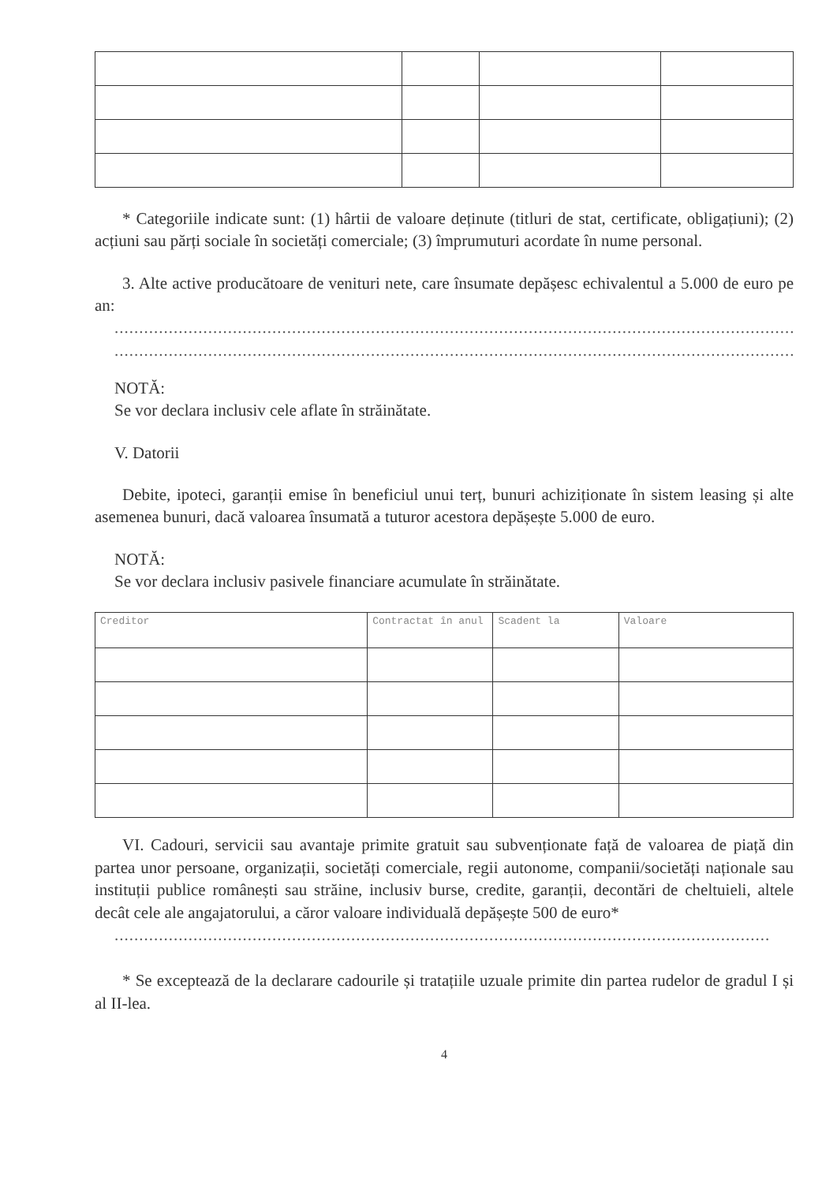* Categoriile indicate sunt: (1) hârtii de valoare deținute (titluri de stat, certificate, obligațiuni); (2) acțiuni sau părți sociale în societăți comerciale; (3) împrumuturi acordate în nume personal.
3. Alte active producătoare de venituri nete, care însumate depășesc echivalentul a 5.000 de euro pe an:
..........................................................................................................................................
..........................................................................................................................................
NOTĂ:
Se vor declara inclusiv cele aflate în străinătate.
V. Datorii
Debite, ipoteci, garanții emise în beneficiul unui terț, bunuri achiziționate în sistem leasing și alte asemenea bunuri, dacă valoarea însumată a tuturor acestora depășește 5.000 de euro.
NOTĂ:
Se vor declara inclusiv pasivele financiare acumulate în străinătate.
| Creditor | Contractat în anul | Scadent la | Valoare |
VI. Cadouri, servicii sau avantaje primite gratuit sau subvenționate față de valoarea de piață din partea unor persoane, organizații, societăți comerciale, regii autonome, companii/societăți naționale sau instituții publice românești sau străine, inclusiv burse, credite, garanții, decontări de cheltuieli, altele decât cele ale angajatorului, a căror valoare individuală depășește 500 de euro*
.....................................................................................................................................
* Se exceptează de la declarare cadourile și tratațiile uzuale primite din partea rudelor de gradul I și al II-lea.
4